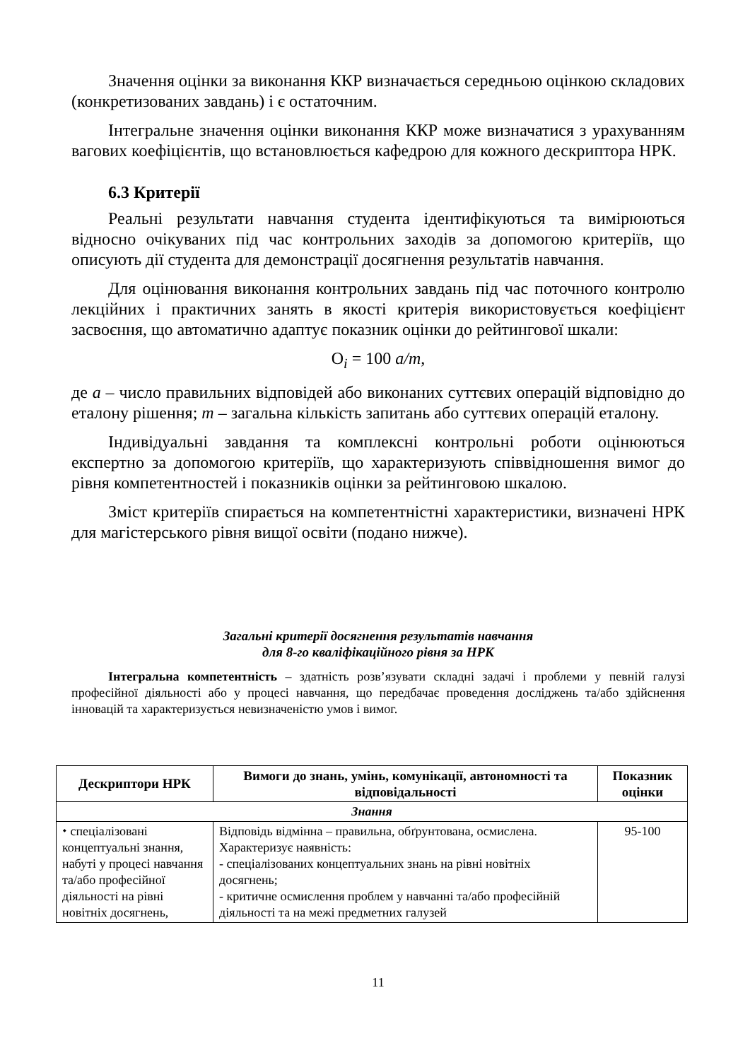Значення оцінки за виконання ККР визначається середньою оцінкою складових (конкретизованих завдань) і є остаточним.
Інтегральне значення оцінки виконання ККР може визначатися з урахуванням вагових коефіцієнтів, що встановлюється кафедрою для кожного дескриптора НРК.
6.3 Критерії
Реальні результати навчання студента ідентифікуються та вимірюються відносно очікуваних під час контрольних заходів за допомогою критеріїв, що описують дії студента для демонстрації досягнення результатів навчання.
Для оцінювання виконання контрольних завдань під час поточного контролю лекційних і практичних занять в якості критерія використовується коефіцієнт засвоєння, що автоматично адаптує показник оцінки до рейтингової шкали:
О<sub>i</sub> = 100 a/m,
де a – число правильних відповідей або виконаних суттєвих операцій відповідно до еталону рішення; m – загальна кількість запитань або суттєвих операцій еталону.
Індивідуальні завдання та комплексні контрольні роботи оцінюються експертно за допомогою критеріїв, що характеризують співвідношення вимог до рівня компетентностей і показників оцінки за рейтинговою шкалою.
Зміст критеріїв спирається на компетентністні характеристики, визначені НРК для магістерського рівня вищої освіти (подано нижче).
Загальні критерії досягнення результатів навчання
для 8-го кваліфікаційного рівня за НРК
Інтегральна компетентність – здатність розв’язувати складні задачі і проблеми у певній галузі професійної діяльності або у процесі навчання, що передбачає проведення досліджень та/або здійснення інновацій та характеризується невизначеністю умов і вимог.
| Дескриптори НРК | Вимоги до знань, умінь, комунікації, автономності та відповідальності | Показник оцінки |
| --- | --- | --- |
| Знання | | |
| ⬩ спеціалізовані концептуальні знання, набуті у процесі навчання та/або професійної діяльності на рівні новітніх досягнень, | Відповідь відмінна – правильна, обґрунтована, осмислена. Характеризує наявність: - спеціалізованих концептуальних знань на рівні новітніх досягнень; - критичне осмислення проблем у навчанні та/або професійній діяльності та на межі предметних галузей | 95-100 |
11